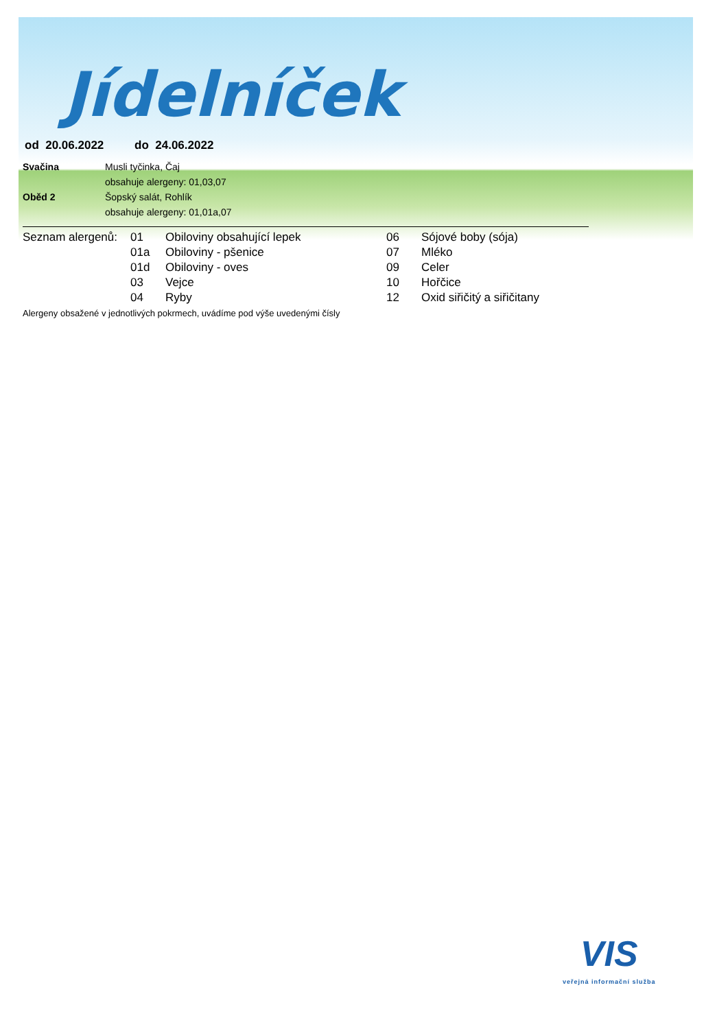Jídelníček
od 20.06.2022 do 24.06.2022
| Svačina | Musli tyčinka, Čaj |
| | obsahuje alergeny: 01,03,07 |
| Oběd 2 | Šopský salát, Rohlík |
| | obsahuje alergeny: 01,01a,07 |
| Seznam alergenů: | 01 | Obiloviny obsahující lepek | 06 | Sójové boby (sója) |
| | 01a | Obiloviny - pšenice | 07 | Mléko |
| | 01d | Obiloviny - oves | 09 | Celer |
| | 03 | Vejce | 10 | Hořčice |
| | 04 | Ryby | 12 | Oxid siřičitý a siřičitany |
Alergeny obsažené v jednotlivých pokrmech, uvádíme pod výše uvedenými čísly
VIS
veřejná informační služba